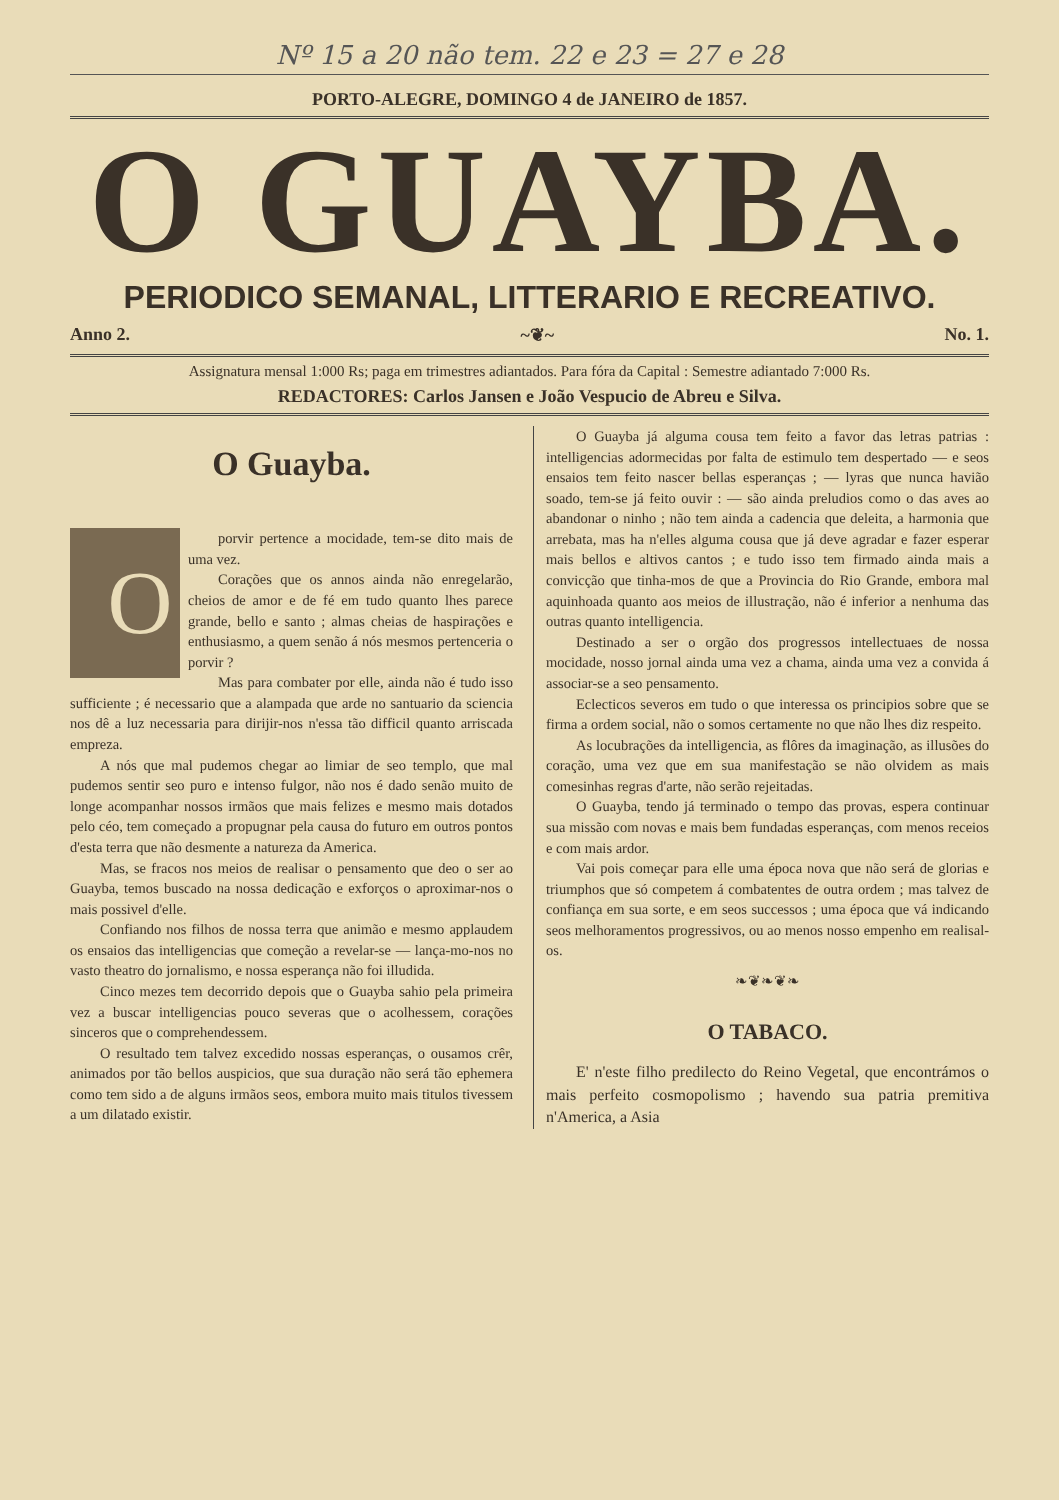Nº 15 a 20 não tem. 22 e 23 = 27 e 28
PORTO-ALEGRE, DOMINGO 4 de JANEIRO de 1857.
O GUAYBA.
PERIODICO SEMANAL, LITTERARIO E RECREATIVO.
Anno 2. ~❦~ No. 1.
Assignatura mensal 1:000 Rs; paga em trimestres adiantados. Para fóra da Capital : Semestre adiantado 7:000 Rs.
REDACTORES: Carlos Jansen e João Vespucio de Abreu e Silva.
O Guayba.
Oporvir pertence a mocidade, tem-se dito mais de uma vez.
Corações que os annos ainda não enregelarão, cheios de amor e de fé em tudo quanto lhes parece grande, bello e santo ; almas cheias de haspirações e enthusiasmo, a quem senão á nós mesmos pertenceria o porvir ?
Mas para combater por elle, ainda não é tudo isso sufficiente ; é necessario que a alampada que arde no santuario da sciencia nos dê a luz necessaria para dirijir-nos n'essa tão difficil quanto arriscada empreza.
A nós que mal pudemos chegar ao limiar de seo templo, que mal pudemos sentir seo puro e intenso fulgor, não nos é dado senão muito de longe acompanhar nossos irmãos que mais felizes e mesmo mais dotados pelo céo, tem começado a propugnar pela causa do futuro em outros pontos d'esta terra que não desmente a natureza da America.
Mas, se fracos nos meios de realisar o pensamento que deo o ser ao Guayba, temos buscado na nossa dedicação e exforços o aproximar-nos o mais possivel d'elle.
Confiando nos filhos de nossa terra que animão e mesmo applaudem os ensaios das intelligencias que começão a revelar-se — lança-mo-nos no vasto theatro do jornalismo, e nossa esperança não foi illudida.
Cinco mezes tem decorrido depois que o Guayba sahio pela primeira vez a buscar intelligencias pouco severas que o acolhessem, corações sinceros que o comprehendessem.
O resultado tem talvez excedido nossas esperanças, o ousamos crêr, animados por tão bellos auspicios, que sua duração não será tão ephemera como tem sido a de alguns irmãos seos, embora muito mais titulos tivessem a um dilatado existir.
O Guayba já alguma cousa tem feito a favor das letras patrias : intelligencias adormecidas por falta de estimulo tem despertado — e seos ensaios tem feito nascer bellas esperanças ; — lyras que nunca havião soado, tem-se já feito ouvir : — são ainda preludios como o das aves ao abandonar o ninho ; não tem ainda a cadencia que deleita, a harmonia que arrebata, mas ha n'elles alguma cousa que já deve agradar e fazer esperar mais bellos e altivos cantos ; e tudo isso tem firmado ainda mais a convicção que tinha-mos de que a Provincia do Rio Grande, embora mal aquinhoada quanto aos meios de illustração, não é inferior a nenhuma das outras quanto intelligencia.
Destinado a ser o orgão dos progressos intellectuaes de nossa mocidade, nosso jornal ainda uma vez a chama, ainda uma vez a convida á associar-se a seo pensamento.
Eclecticos severos em tudo o que interessa os principios sobre que se firma a ordem social, não o somos certamente no que não lhes diz respeito.
As locubrações da intelligencia, as flôres da imaginação, as illusões do coração, uma vez que em sua manifestação se não olvidem as mais comesinhas regras d'arte, não serão rejeitadas.
O Guayba, tendo já terminado o tempo das provas, espera continuar sua missão com novas e mais bem fundadas esperanças, com menos receios e com mais ardor.
Vai pois começar para elle uma época nova que não será de glorias e triumphos que só competem á combatentes de outra ordem ; mas talvez de confiança em sua sorte, e em seos successos ; uma época que vá indicando seos melhoramentos progressivos, ou ao menos nosso empenho em realisal-os.
❧❦❧❦❧
O TABACO.
E' n'este filho predilecto do Reino Vegetal, que encontrámos o mais perfeito cosmopolismo ; havendo sua patria premitiva n'America, a Asia